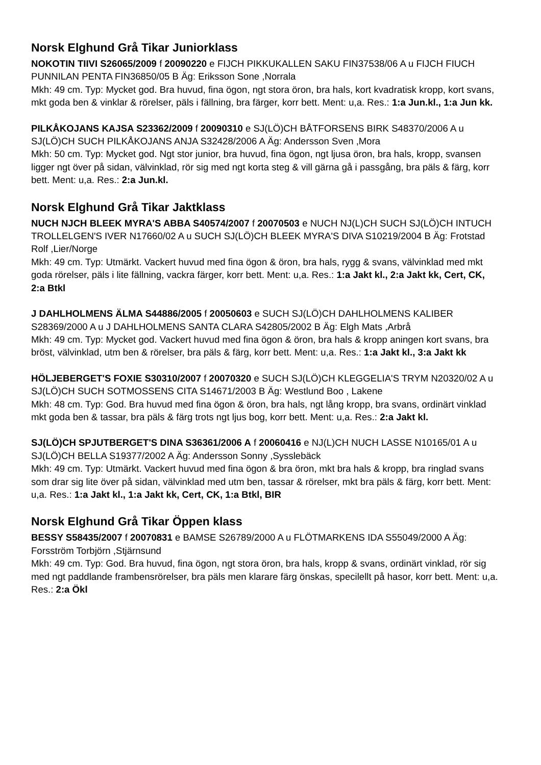Norsk Elghund Grå Tikar Juniorklass
NOKOTIN TIIVI S26065/2009 f 20090220 e FIJCH PIKKUKALLEN SAKU FIN37538/06 A u FIJCH FIUCH PUNNILAN PENTA FIN36850/05 B Äg: Eriksson Sone ,Norrala
Mkh: 49 cm. Typ: Mycket god. Bra huvud, fina ögon, ngt stora öron, bra hals, kort kvadratisk kropp, kort svans, mkt goda ben & vinklar & rörelser, päls i fällning, bra färger, korr bett. Ment: u,a. Res.: 1:a Jun.kl., 1:a Jun kk.
PILKÅKOJANS KAJSA S23362/2009 f 20090310 e SJ(LÖ)CH BÅTFORSENS BIRK S48370/2006 A u SJ(LÖ)CH SUCH PILKÅKOJANS ANJA S32428/2006 A Äg: Andersson Sven ,Mora
Mkh: 50 cm. Typ: Mycket god. Ngt stor junior, bra huvud, fina ögon, ngt ljusa öron, bra hals, kropp, svansen ligger ngt över på sidan, välvinklad, rör sig med ngt korta steg & vill gärna gå i passgång, bra päls & färg, korr bett. Ment: u,a. Res.: 2:a Jun.kl.
Norsk Elghund Grå Tikar Jaktklass
NUCH NJCH BLEEK MYRA'S ABBA S40574/2007 f 20070503 e NUCH NJ(L)CH SUCH SJ(LÖ)CH INTUCH TROLLELGEN'S IVER N17660/02 A u SUCH SJ(LÖ)CH BLEEK MYRA'S DIVA S10219/2004 B Äg: Frotstad Rolf ,Lier/Norge
Mkh: 49 cm. Typ: Utmärkt. Vackert huvud med fina ögon & öron, bra hals, rygg & svans, välvinklad med mkt goda rörelser, päls i lite fällning, vackra färger, korr bett. Ment: u,a. Res.: 1:a Jakt kl., 2:a Jakt kk, Cert, CK, 2:a Btkl
J DAHLHOLMENS ÄLMA S44886/2005 f 20050603 e SUCH SJ(LÖ)CH DAHLHOLMENS KALIBER S28369/2000 A u J DAHLHOLMENS SANTA CLARA S42805/2002 B Äg: Elgh Mats ,Arbrå
Mkh: 49 cm. Typ: Mycket god. Vackert huvud med fina ögon & öron, bra hals & kropp aningen kort svans, bra bröst, välvinklad, utm ben & rörelser, bra päls & färg, korr bett. Ment: u,a. Res.: 1:a Jakt kl., 3:a Jakt kk
HÖLJEBERGET'S FOXIE S30310/2007 f 20070320 e SUCH SJ(LÖ)CH KLEGGELIA'S TRYM N20320/02 A u SJ(LÖ)CH SUCH SOTMOSSENS CITA S14671/2003 B Äg: Westlund Boo , Lakene
Mkh: 48 cm. Typ: God. Bra huvud med fina ögon & öron, bra hals, ngt lång kropp, bra svans, ordinärt vinklad mkt goda ben & tassar, bra päls & färg trots ngt ljus bog, korr bett. Ment: u,a. Res.: 2:a Jakt kl.
SJ(LÖ)CH SPJUTBERGET'S DINA S36361/2006 A f 20060416 e NJ(L)CH NUCH LASSE N10165/01 A u SJ(LÖ)CH BELLA S19377/2002 A Äg: Andersson Sonny ,Sysslebäck
Mkh: 49 cm. Typ: Utmärkt. Vackert huvud med fina ögon & bra öron, mkt bra hals & kropp, bra ringlad svans som drar sig lite över på sidan, välvinklad med utm ben, tassar & rörelser, mkt bra päls & färg, korr bett. Ment: u,a. Res.: 1:a Jakt kl., 1:a Jakt kk, Cert, CK, 1:a Btkl, BIR
Norsk Elghund Grå Tikar Öppen klass
BESSY S58435/2007 f 20070831 e BAMSE S26789/2000 A u FLÖTMARKENS IDA S55049/2000 A Äg: Forsström Torbjörn ,Stjärnsund
Mkh: 49 cm. Typ: God. Bra huvud, fina ögon, ngt stora öron, bra hals, kropp & svans, ordinärt vinklad, rör sig med ngt paddlande frambensrörelser, bra päls men klarare färg önskas, specilellt på hasor, korr bett. Ment: u,a. Res.: 2:a Ökl